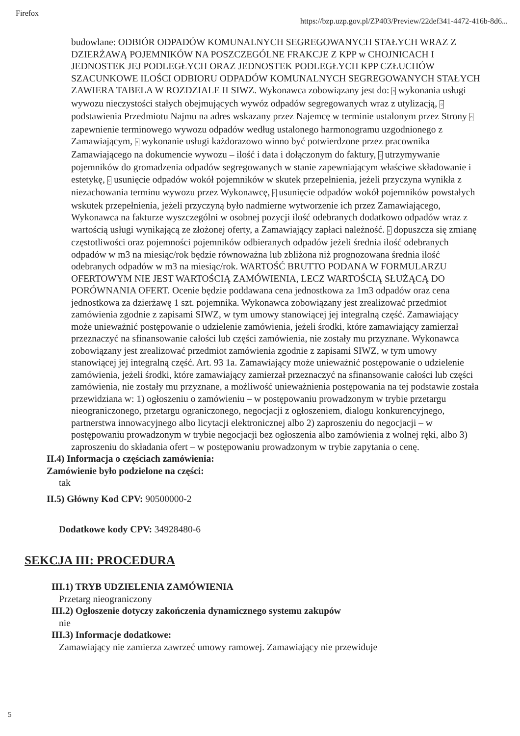Firefox https://bzp.uzp.gov.pl/ZP403/Preview/22def341-4472-416b-8d6...
budowlane: ODBIÓR ODPADÓW KOMUNALNYCH SEGREGOWANYCH STAŁYCH WRAZ Z DZIERŻAWĄ POJEMNIKÓW NA POSZCZEGÓLNE FRAKCJE Z KPP w CHOJNICACH I JEDNOSTEK JEJ PODLEGŁYCH ORAZ JEDNOSTEK PODLEGŁYCH KPP CZŁUCHÓW SZACUNKOWE ILOŚCI ODBIORU ODPADÓW KOMUNALNYCH SEGREGOWANYCH STAŁYCH ZAWIERA TABELA W ROZDZIALE II SIWZ. Wykonawca zobowiązany jest do: ▫ wykonania usługi wywozu nieczystości stałych obejmujących wywóz odpadów segregowanych wraz z utylizacją, ▫ podstawienia Przedmiotu Najmu na adres wskazany przez Najemcę w terminie ustalonym przez Strony ▫ zapewnienie terminowego wywozu odpadów według ustalonego harmonogramu uzgodnionego z Zamawiającym, ▫ wykonanie usługi każdorazowo winno być potwierdzone przez pracownika Zamawiającego na dokumencie wywozu – ilość i data i dołączonym do faktury, ▫ utrzymywanie pojemników do gromadzenia odpadów segregowanych w stanie zapewniającym właściwe składowanie i estetykę, ▫ usunięcie odpadów wokół pojemników w skutek przepełnienia, jeżeli przyczyna wynikła z niezachowania terminu wywozu przez Wykonawcę, ▫ usunięcie odpadów wokół pojemników powstałych wskutek przepełnienia, jeżeli przyczyną było nadmierne wytworzenie ich przez Zamawiającego, Wykonawca na fakturze wyszczególni w osobnej pozycji ilość odebranych dodatkowo odpadów wraz z wartością usługi wynikającą ze złożonej oferty, a Zamawiający zapłaci należność. ▫ dopuszcza się zmianę częstotliwości oraz pojemności pojemników odbieranych odpadów jeżeli średnia ilość odebranych odpadów w m3 na miesiąc/rok będzie równoważna lub zbliżona niż prognozowana średnia ilość odebranych odpadów w m3 na miesiąc/rok. WARTOŚĆ BRUTTO PODANA W FORMULARZU OFERTOWYM NIE JEST WARTOŚCIĄ ZAMÓWIENIA, LECZ WARTOŚCIĄ SŁUŻĄCĄ DO PORÓWNANIA OFERT. Ocenie będzie poddawana cena jednostkowa za 1m3 odpadów oraz cena jednostkowa za dzierżawę 1 szt. pojemnika. Wykonawca zobowiązany jest zrealizować przedmiot zamówienia zgodnie z zapisami SIWZ, w tym umowy stanowiącej jej integralną część. Zamawiający może unieważnić postępowanie o udzielenie zamówienia, jeżeli środki, które zamawiający zamierzał przeznaczyć na sfinansowanie całości lub części zamówienia, nie zostały mu przyznane. Wykonawca zobowiązany jest zrealizować przedmiot zamówienia zgodnie z zapisami SIWZ, w tym umowy stanowiącej jej integralną część. Art. 93 1a. Zamawiający może unieważnić postępowanie o udzielenie zamówienia, jeżeli środki, które zamawiający zamierzał przeznaczyć na sfinansowanie całości lub części zamówienia, nie zostały mu przyznane, a możliwość unieważnienia postępowania na tej podstawie została przewidziana w: 1) ogłoszeniu o zamówieniu – w postępowaniu prowadzonym w trybie przetargu nieograniczonego, przetargu ograniczonego, negocjacji z ogłoszeniem, dialogu konkurencyjnego, partnerstwa innowacyjnego albo licytacji elektronicznej albo 2) zaproszeniu do negocjacji – w postępowaniu prowadzonym w trybie negocjacji bez ogłoszenia albo zamówienia z wolnej ręki, albo 3) zaproszeniu do składania ofert – w postępowaniu prowadzonym w trybie zapytania o cenę.
II.4) Informacja o częściach zamówienia:
Zamówienie było podzielone na części:
tak
II.5) Główny Kod CPV: 90500000-2
Dodatkowe kody CPV: 34928480-6
SEKCJA III: PROCEDURA
III.1) TRYB UDZIELENIA ZAMÓWIENIA
Przetarg nieograniczony
III.2) Ogłoszenie dotyczy zakończenia dynamicznego systemu zakupów
nie
III.3) Informacje dodatkowe:
Zamawiający nie zamierza zawrzeć umowy ramowej. Zamawiający nie przewiduje
5